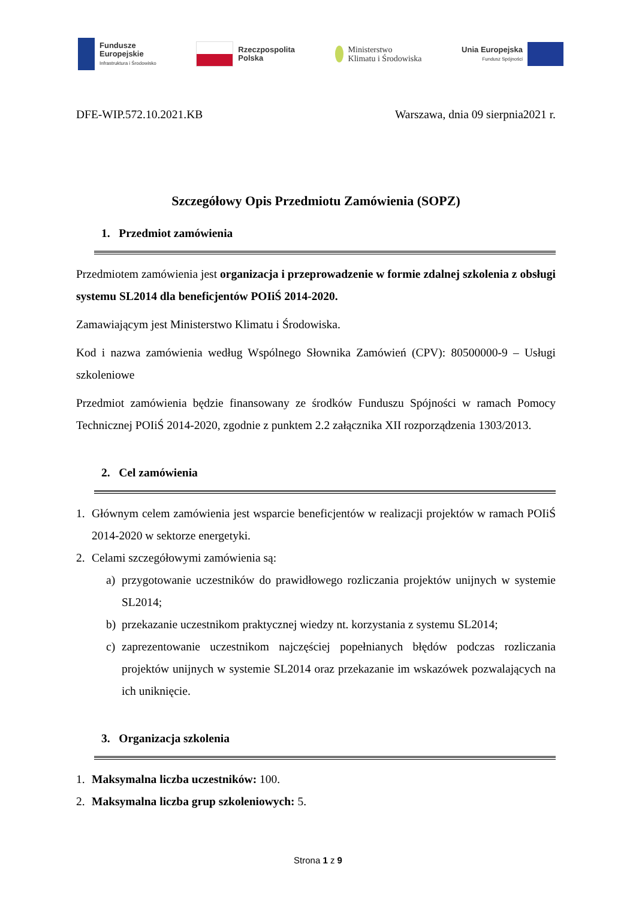Fundusze
Europejskie
Infrastruktura i Środowisko
Rzeczpospolita
Polska
Ministerstwo
Klimatu i Środowiska
Unia Europejska
Fundusz Spójności
DFE-WIP.572.10.2021.KB Warszawa, dnia 09 sierpnia2021 r.
Szczegółowy Opis Przedmiotu Zamówienia (SOPZ)
1. Przedmiot zamówienia
Przedmiotem zamówienia jest organizacja i przeprowadzenie w formie zdalnej szkolenia z obsługi systemu SL2014 dla beneficjentów POIiŚ 2014-2020.
Zamawiającym jest Ministerstwo Klimatu i Środowiska.
Kod i nazwa zamówienia według Wspólnego Słownika Zamówień (CPV): 80500000-9 – Usługi szkoleniowe
Przedmiot zamówienia będzie finansowany ze środków Funduszu Spójności w ramach Pomocy Technicznej POIiŚ 2014-2020, zgodnie z punktem 2.2 załącznika XII rozporządzenia 1303/2013.
2. Cel zamówienia
1. Głównym celem zamówienia jest wsparcie beneficjentów w realizacji projektów w ramach POIiŚ 2014-2020 w sektorze energetyki.
2. Celami szczegółowymi zamówienia są:
a) przygotowanie uczestników do prawidłowego rozliczania projektów unijnych w systemie SL2014;
b) przekazanie uczestnikom praktycznej wiedzy nt. korzystania z systemu SL2014;
c) zaprezentowanie uczestnikom najczęściej popełnianych błędów podczas rozliczania projektów unijnych w systemie SL2014 oraz przekazanie im wskazówek pozwalających na ich uniknięcie.
3. Organizacja szkolenia
1. Maksymalna liczba uczestników: 100.
2. Maksymalna liczba grup szkoleniowych: 5.
Strona 1 z 9